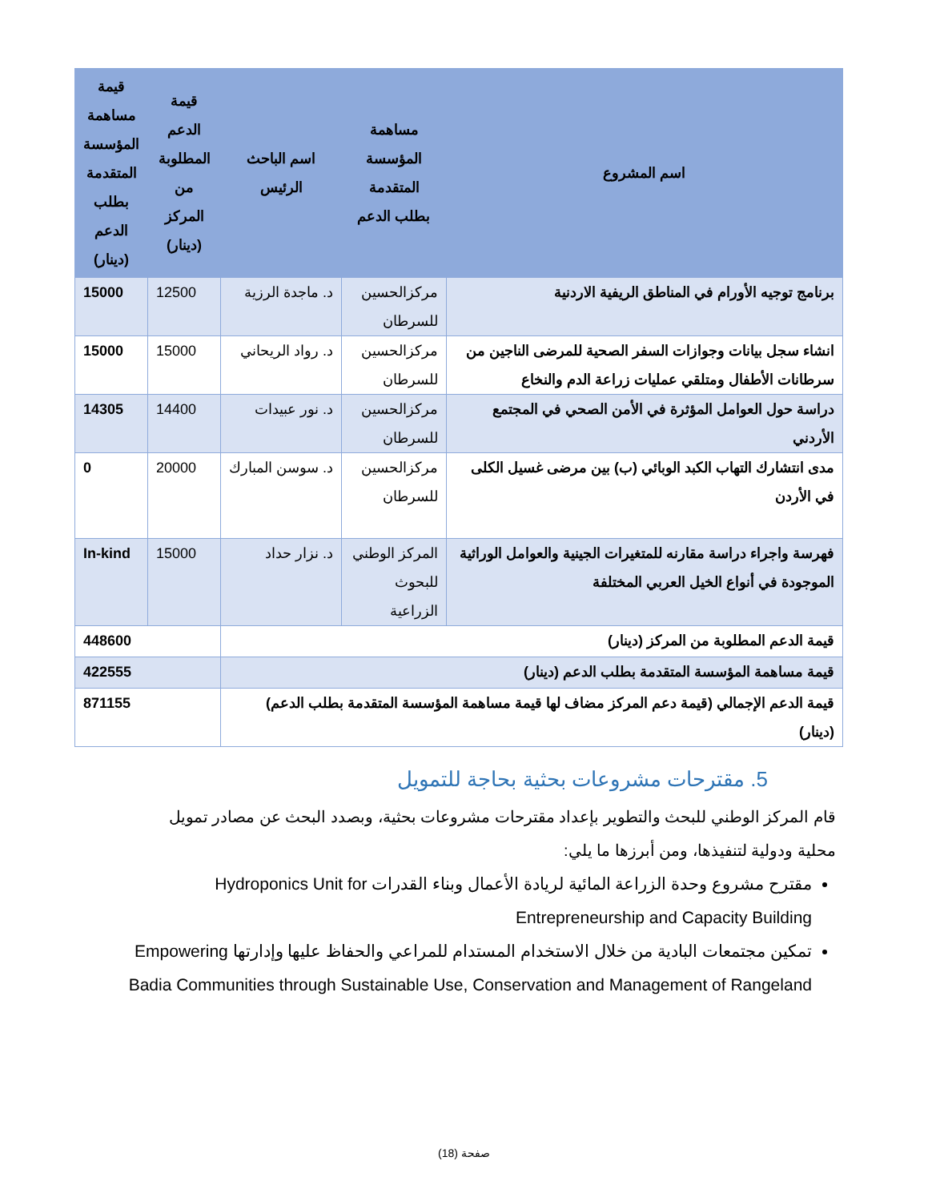| اسم المشروع | مساهمة المؤسسة المتقدمة بطلب الدعم | اسم الباحث الرئيس | قيمة الدعم المطلوبة من المركز (دينار) | قيمة مساهمة المؤسسة المتقدمة بطلب الدعم (دينار) |
| --- | --- | --- | --- | --- |
| برنامج توجيه الأورام في المناطق الريفية الاردنية | مركزالحسين للسرطان | د. ماجدة الرزية | 12500 | 15000 |
| انشاء سجل بيانات وجوازات السفر الصحية للمرضى الناجين من سرطانات الأطفال ومتلقي عمليات زراعة الدم والنخاع | مركزالحسين للسرطان | د. رواد الريحاني | 15000 | 15000 |
| دراسة حول العوامل المؤثرة في الأمن الصحي في المجتمع الأردني | مركزالحسين للسرطان | د. نور عبيدات | 14400 | 14305 |
| مدى انتشارك التهاب الكبد الوبائي (ب) بين مرضى غسيل الكلى في الأردن | مركزالحسين للسرطان | د. سوسن المبارك | 20000 | 0 |
| فهرسة واجراء دراسة مقارنه للمتغيرات الجينية والعوامل الوراثية الموجودة في أنواع الخيل العربي المختلفة | المركز الوطني للبحوث الزراعية | د. نزار حداد | 15000 | In-kind |
| قيمة الدعم المطلوبة من المركز (دينار) | | | 448600 | |
| قيمة مساهمة المؤسسة المتقدمة بطلب الدعم (دينار) | | | 422555 | |
| قيمة الدعم الإجمالي (قيمة دعم المركز مضاف لها قيمة مساهمة المؤسسة المتقدمة بطلب الدعم) (دينار) | | | 871155 | |
5. مقترحات مشروعات بحثية بحاجة للتمويل
قام المركز الوطني للبحث والتطوير بإعداد مقترحات مشروعات بحثية، وبصدد البحث عن مصادر تمويل محلية ودولية لتنفيذها، ومن أبرزها ما يلي:
مقترح مشروع وحدة الزراعة المائية لريادة الأعمال وبناء القدرات Hydroponics Unit for Entrepreneurship and Capacity Building
تمكين مجتمعات البادية من خلال الاستخدام المستدام للمراعي والحفاظ عليها وإدارتها Empowering Badia Communities through Sustainable Use, Conservation and Management of Rangeland
صفحة (18)